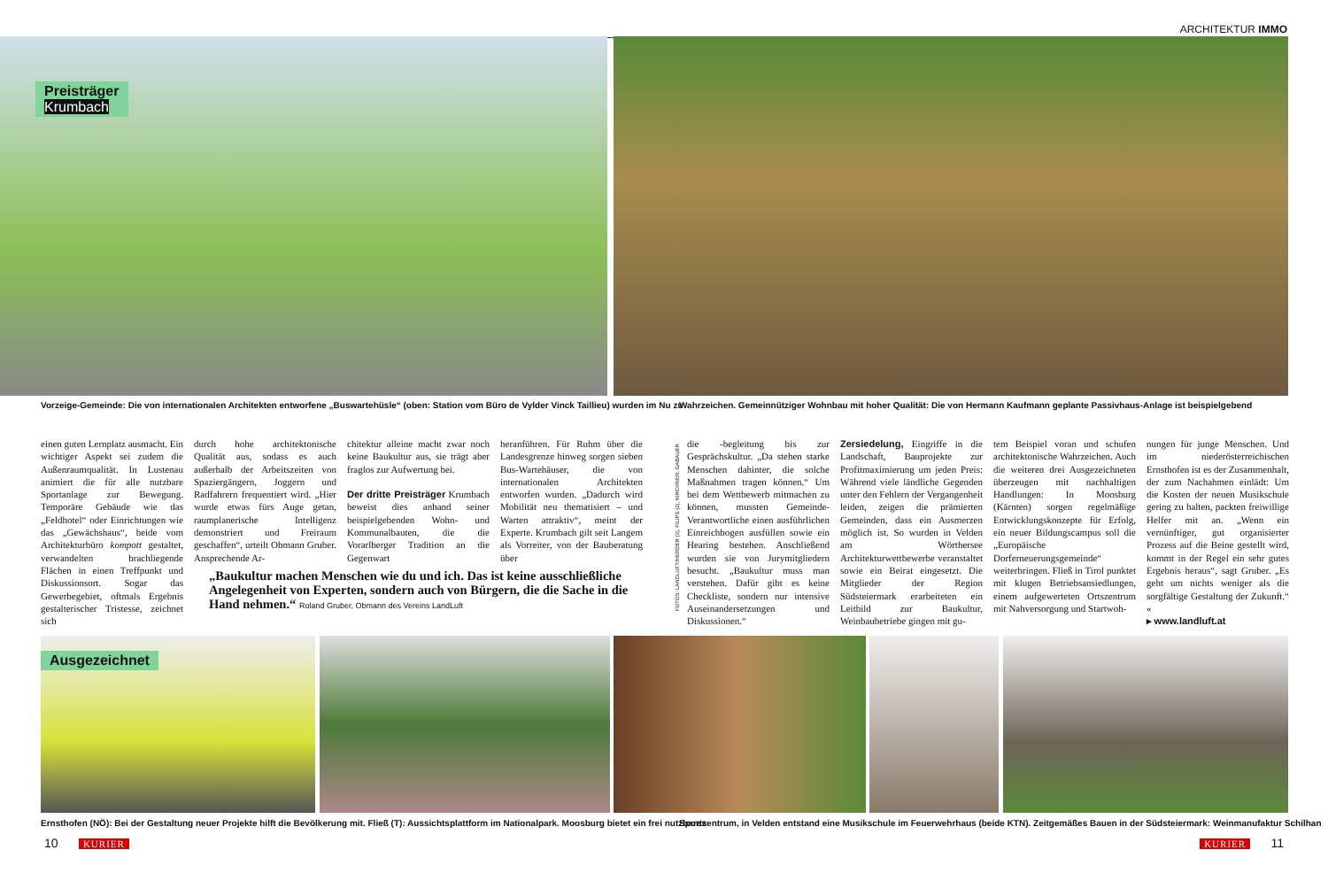ARCHITEKTUR IMMO
Preisträger
Krumbach
Vorzeige-Gemeinde: Die von internationalen Architekten entworfene „Buswartehüsle“ (oben: Station vom Büro de Vylder Vinck Taillieu) wurden im Nu zu
Wahrzeichen. Gemeinnütziger Wohnbau mit hoher Qualität: Die von Hermann Kaufmann geplante Passivhaus-Anlage ist beispielgebend
einen guten Lernplatz ausmacht. Ein wichtiger Aspekt sei zudem die Außenraumqualität. In Lustenau animiert die für alle nutzbare Sportanlage zur Bewegung. Temporäre Gebäude wie das „Feldhotel“ oder Einrichtungen wie das „Gewächshaus“, beide vom Architekturbüro kompott gestaltet, verwandelten brachliegende Flächen in einen Treffpunkt und Diskussionsort. Sogar das Gewerbegebiet, oftmals Ergebnis gestalterischer Tristesse, zeichnet sich
durch hohe architektonische Qualität aus, sodass es auch außerhalb der Arbeitszeiten von Spaziergängern, Joggern und Radfahrern frequentiert wird. „Hier wurde etwas fürs Auge getan, raumplanerische Intelligenz demonstriert und Freiraum geschaffen“, urteilt Obmann Gruber. Ansprechende Ar-
chitektur alleine macht zwar noch keine Baukultur aus, sie trägt aber fraglos zur Aufwertung bei.
Der dritte Preisträger Krumbach beweist dies anhand seiner beispielgebenden Wohn- und Kommunalbauten, die die Vorarlberger Tradition an die Gegenwart
heranführen. Für Ruhm über die Landesgrenze hinweg sorgen sieben Bus-Wartehäuser, die von internationalen Architekten entworfen wurden. „Dadurch wird Mobilität neu thematisiert – und Warten attraktiv“, meint der Experte. Krumbach gilt seit Langem als Vorreiter, von der Bauberatung über
„Baukultur machen Menschen wie du und ich. Das ist keine ausschließliche Angelegenheit von Experten, sondern auch von Bürgern, die die Sache in die Hand nehmen.“ Roland Gruber, Obmann des Vereins LandLuft
die -begleitung bis zur Gesprächskultur. „Da stehen starke Menschen dahinter, die solche Maßnahmen tragen können.“ Um bei dem Wettbewerb mitmachen zu können, mussten Gemeinde-Verantwortliche einen ausführlichen Einreichbogen ausfüllen sowie ein Hearing bestehen. Anschließend wurden sie von Jurymitgliedern besucht. „Baukultur muss man verstehen. Dafür gibt es keine Checkliste, sondern nur intensive Auseinandersetzungen und Diskussionen.“
Zersiedelung, Eingriffe in die Landschaft, Bauprojekte zur Profitmaximierung um jeden Preis: Während viele ländliche Gegenden unter den Fehlern der Vergangenheit leiden, zeigen die prämierten Gemeinden, dass ein Ausmerzen möglich ist. So wurden in Velden am Wörthersee Architekturwettbewerbe veranstaltet sowie ein Beirat eingesetzt. Die Mitglieder der Region Südsteiermark erarbeiteten ein Leitbild zur Baukultur, Weinbaubetriebe gingen mit gu-
tem Beispiel voran und schufen architektonische Wahrzeichen. Auch die weiteren drei Ausgezeichneten überzeugen mit nachhaltigen Handlungen: In Moosburg (Kärnten) sorgen regelmäßige Entwicklungskonzepte für Erfolg, ein neuer Bildungscampus soll die „Europäische Dorferneuerungsgemeinde“ weiterbringen. Fließ in Tirol punktet mit klugen Betriebsansiedlungen, einem aufgewerteten Ortszentrum mit Nahversorgung und Startwoh-
nungen für junge Menschen. Und im niederösterreichischen Ernsthofen ist es der Zusammenhalt, der zum Nachahmen einlädt: Um die Kosten der neuen Musikschule gering zu halten, packten freiwillige Helfer mit an. „Wenn ein vernünftiger, gut organisierter Prozess auf die Beine gestellt wird, kommt in der Regel ein sehr gutes Ergebnis heraus“, sagt Gruber. „Es geht um nichts weniger als die sorgfältige Gestaltung der Zukunft.“ «
▸ www.landluft.at
FOTOS: LANDLUFT/HERDER (3), FILIPS (2), KIRCHNER, GABAUER
Ausgezeichnet
Ernsthofen (NÖ): Bei der Gestaltung neuer Projekte hilft die Bevölkerung mit. Fließ (T): Aussichtsplattform im Nationalpark. Moosburg bietet ein frei nutzbares
Sportzentrum, in Velden entstand eine Musikschule im Feuerwehrhaus (beide KTN). Zeitgemäßes Bauen in der Südsteiermark: Weinmanufaktur Schilhan
10 KURIER KURIER 11